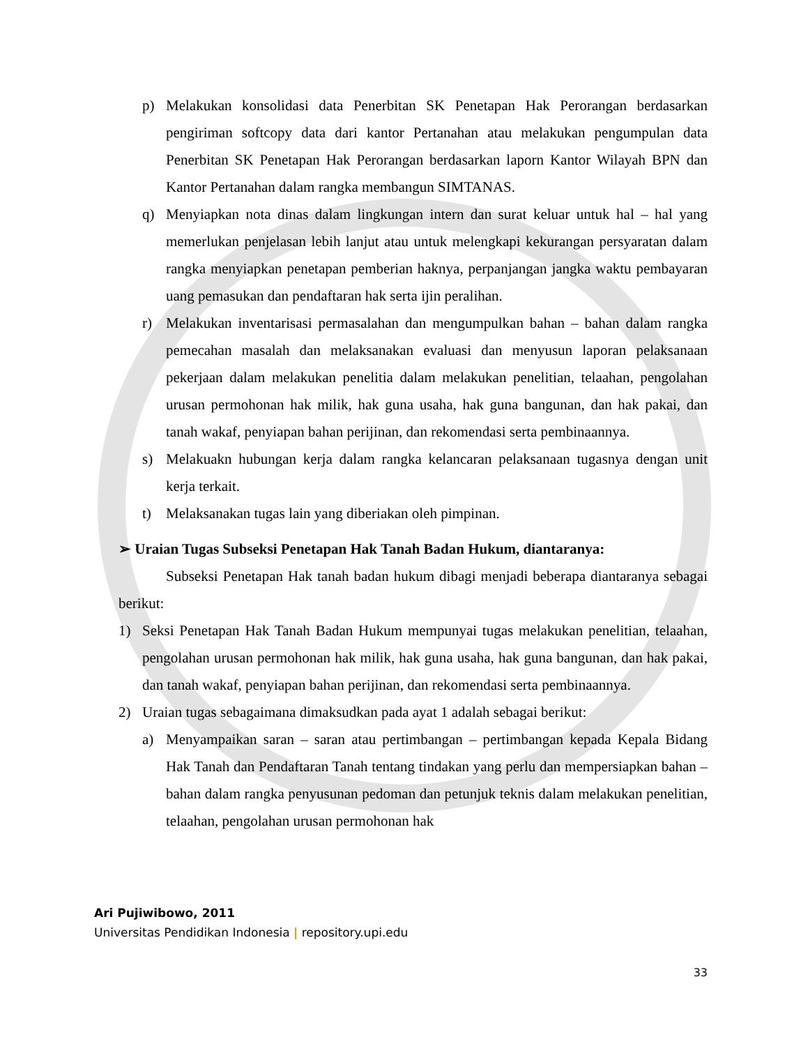p) Melakukan konsolidasi data Penerbitan SK Penetapan Hak Perorangan berdasarkan pengiriman softcopy data dari kantor Pertanahan atau melakukan pengumpulan data Penerbitan SK Penetapan Hak Perorangan berdasarkan laporn Kantor Wilayah BPN dan Kantor Pertanahan dalam rangka membangun SIMTANAS.
q) Menyiapkan nota dinas dalam lingkungan intern dan surat keluar untuk hal – hal yang memerlukan penjelasan lebih lanjut atau untuk melengkapi kekurangan persyaratan dalam rangka menyiapkan penetapan pemberian haknya, perpanjangan jangka waktu pembayaran uang pemasukan dan pendaftaran hak serta ijin peralihan.
r) Melakukan inventarisasi permasalahan dan mengumpulkan bahan – bahan dalam rangka pemecahan masalah dan melaksanakan evaluasi dan menyusun laporan pelaksanaan pekerjaan dalam melakukan penelitia dalam melakukan penelitian, telaahan, pengolahan urusan permohonan hak milik, hak guna usaha, hak guna bangunan, dan hak pakai, dan tanah wakaf, penyiapan bahan perijinan, dan rekomendasi serta pembinaannya.
s) Melakuakn hubungan kerja dalam rangka kelancaran pelaksanaan tugasnya dengan unit kerja terkait.
t) Melaksanakan tugas lain yang diberiakan oleh pimpinan.
➢ Uraian Tugas Subseksi Penetapan Hak Tanah Badan Hukum, diantaranya:
Subseksi Penetapan Hak tanah badan hukum dibagi menjadi beberapa diantaranya sebagai berikut:
1) Seksi Penetapan Hak Tanah Badan Hukum mempunyai tugas melakukan penelitian, telaahan, pengolahan urusan permohonan hak milik, hak guna usaha, hak guna bangunan, dan hak pakai, dan tanah wakaf, penyiapan bahan perijinan, dan rekomendasi serta pembinaannya.
2) Uraian tugas sebagaimana dimaksudkan pada ayat 1 adalah sebagai berikut:
a) Menyampaikan saran – saran atau pertimbangan – pertimbangan kepada Kepala Bidang Hak Tanah dan Pendaftaran Tanah tentang tindakan yang perlu dan mempersiapkan bahan – bahan dalam rangka penyusunan pedoman dan petunjuk teknis dalam melakukan penelitian, telaahan, pengolahan urusan permohonan hak
Ari Pujiwibowo, 2011
Universitas Pendidikan Indonesia | repository.upi.edu
33